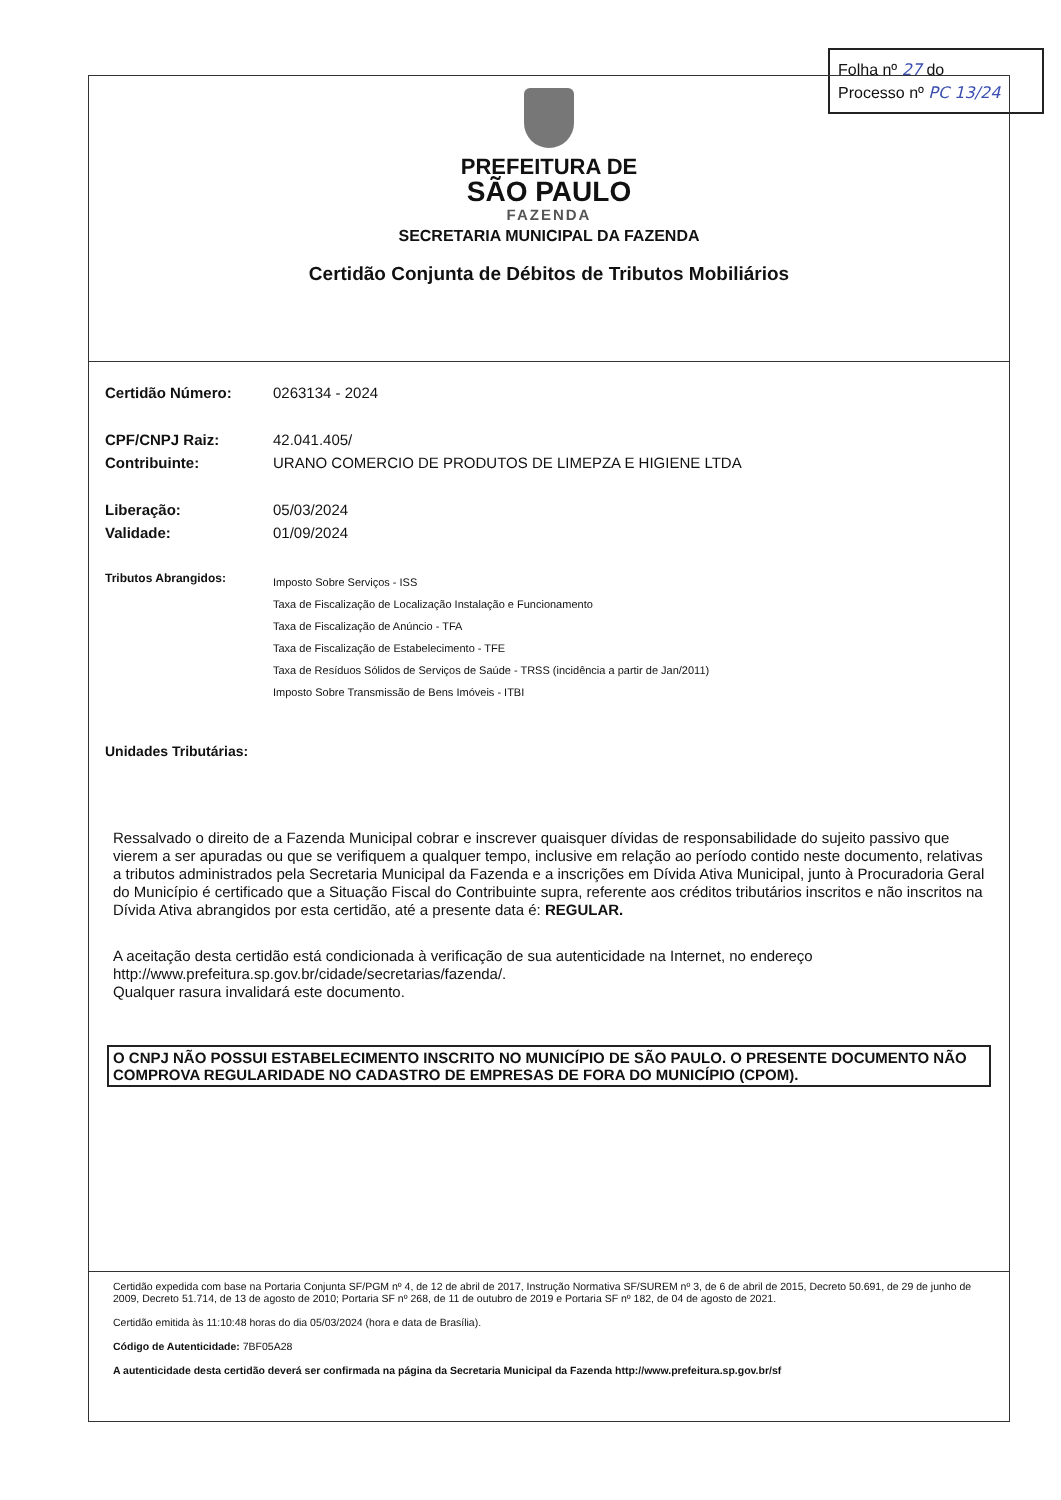Folha nº 27 do
Processo nº PC 13/24
PREFEITURA DE
SÃO PAULO
FAZENDA
SECRETARIA MUNICIPAL DA FAZENDA
Certidão Conjunta de Débitos de Tributos Mobiliários
Certidão Número: 0263134 - 2024
CPF/CNPJ Raiz: 42.041.405/
Contribuinte: URANO COMERCIO DE PRODUTOS DE LIMEPZA E HIGIENE LTDA
Liberação: 05/03/2024
Validade: 01/09/2024
Tributos Abrangidos:
Imposto Sobre Serviços - ISS
Taxa de Fiscalização de Localização Instalação e Funcionamento
Taxa de Fiscalização de Anúncio - TFA
Taxa de Fiscalização de Estabelecimento - TFE
Taxa de Resíduos Sólidos de Serviços de Saúde - TRSS (incidência a partir de Jan/2011)
Imposto Sobre Transmissão de Bens Imóveis - ITBI
Unidades Tributárias:
Ressalvado o direito de a Fazenda Municipal cobrar e inscrever quaisquer dívidas de responsabilidade do sujeito passivo que vierem a ser apuradas ou que se verifiquem a qualquer tempo, inclusive em relação ao período contido neste documento, relativas a tributos administrados pela Secretaria Municipal da Fazenda e a inscrições em Dívida Ativa Municipal, junto à Procuradoria Geral do Município é certificado que a Situação Fiscal do Contribuinte supra, referente aos créditos tributários inscritos e não inscritos na Dívida Ativa abrangidos por esta certidão, até a presente data é: REGULAR.
A aceitação desta certidão está condicionada à verificação de sua autenticidade na Internet, no endereço http://www.prefeitura.sp.gov.br/cidade/secretarias/fazenda/.
Qualquer rasura invalidará este documento.
O CNPJ NÃO POSSUI ESTABELECIMENTO INSCRITO NO MUNICÍPIO DE SÃO PAULO. O PRESENTE DOCUMENTO NÃO COMPROVA REGULARIDADE NO CADASTRO DE EMPRESAS DE FORA DO MUNICÍPIO (CPOM).
Certidão expedida com base na Portaria Conjunta SF/PGM nº 4, de 12 de abril de 2017, Instrução Normativa SF/SUREM nº 3, de 6 de abril de 2015, Decreto 50.691, de 29 de junho de 2009, Decreto 51.714, de 13 de agosto de 2010; Portaria SF nº 268, de 11 de outubro de 2019 e Portaria SF nº 182, de 04 de agosto de 2021.
Certidão emitida às 11:10:48 horas do dia 05/03/2024 (hora e data de Brasília).
Código de Autenticidade: 7BF05A28
A autenticidade desta certidão deverá ser confirmada na página da Secretaria Municipal da Fazenda http://www.prefeitura.sp.gov.br/sf